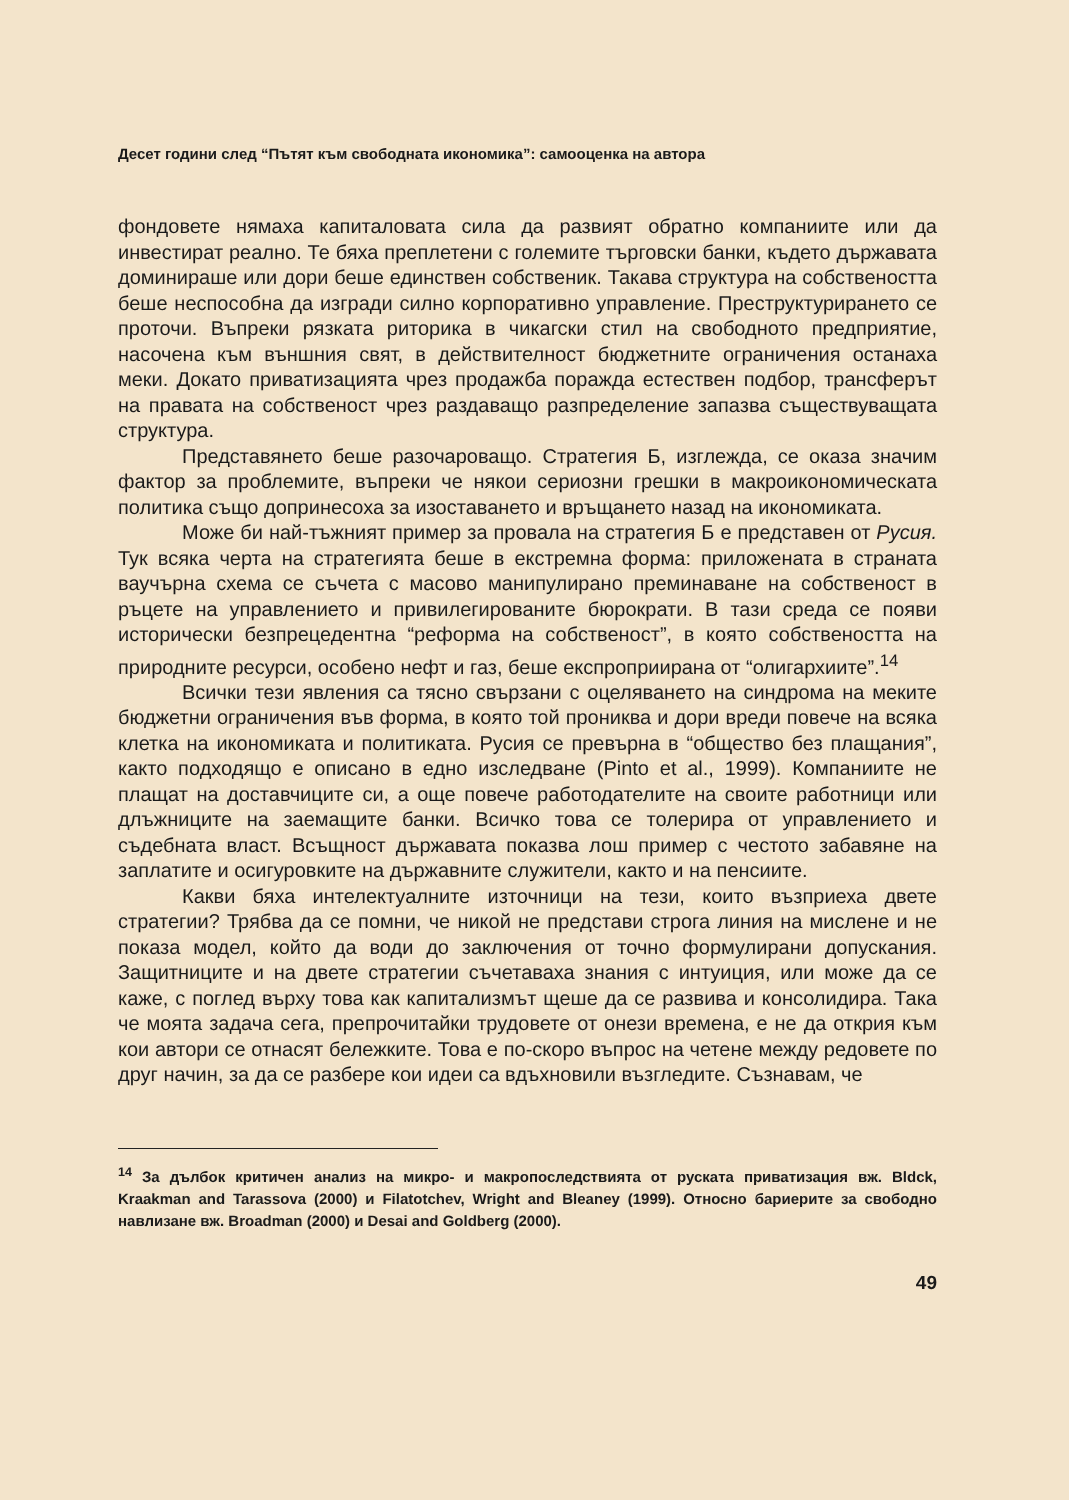Десет години след “Пътят към свободната икономика”: самооценка на автора
фондовете нямаха капиталовата сила да развият обратно компаниите или да инвестират реално. Те бяха преплетени с големите търговски банки, където държавата доминираше или дори беше единствен собственик. Такава структура на собствеността беше неспособна да изгради силно корпоративно управление. Преструктурирането се проточи. Въпреки рязката риторика в чикагски стил на свободното предприятие, насочена към външния свят, в действителност бюджетните ограничения останаха меки. Докато приватизацията чрез продажба поражда естествен подбор, трансферът на правата на собственост чрез раздаващо разпределение запазва съществуващата структура.
Представянето беше разочароващо. Стратегия Б, изглежда, се оказа значим фактор за проблемите, въпреки че някои сериозни грешки в макроикономическата политика също допринесоха за изоставането и връщането назад на икономиката.
Може би най-тъжният пример за провала на стратегия Б е представен от Русия. Тук всяка черта на стратегията беше в екстремна форма: приложената в страната ваучърна схема се съчета с масово манипулирано преминаване на собственост в ръцете на управлението и привилегированите бюрократи. В тази среда се появи исторически безпрецедентна “реформа на собственост”, в която собствеността на природните ресурси, особено нефт и газ, беше експроприирана от “олигархиите”.<sup>14</sup>
Всички тези явления са тясно свързани с оцеляването на синдрома на меките бюджетни ограничения във форма, в която той прониква и дори вреди повече на всяка клетка на икономиката и политиката. Русия се превърна в “общество без плащания”, както подходящо е описано в едно изследване (Pinto et al., 1999). Компаниите не плащат на доставчиците си, а още повече работодателите на своите работници или длъжниците на заемащите банки. Всичко това се толерира от управлението и съдебната власт. Всъщност държавата показва лош пример с честото забавяне на заплатите и осигуровките на държавните служители, както и на пенсиите.
Какви бяха интелектуалните източници на тези, които възприеха двете стратегии? Трябва да се помни, че никой не представи строга линия на мислене и не показа модел, който да води до заключения от точно формулирани допускания. Защитниците и на двете стратегии съчетаваха знания с интуиция, или може да се каже, с поглед върху това как капитализмът щеше да се развива и консолидира. Така че моята задача сега, препрочитайки трудовете от онези времена, е не да открия към кои автори се отнасят бележките. Това е по-скоро въпрос на четене между редовете по друг начин, за да се разбере кои идеи са вдъхновили възгледите. Съзнавам, че
<sup>14</sup> За дълбок критичен анализ на микро- и макропоследствията от руската приватизация вж. Bldck, Kraakman and Tarassova (2000) и Filatotchev, Wright and Bleaney (1999). Относно бариерите за свободно навлизане вж. Broadman (2000) и Desai and Goldberg (2000).
49